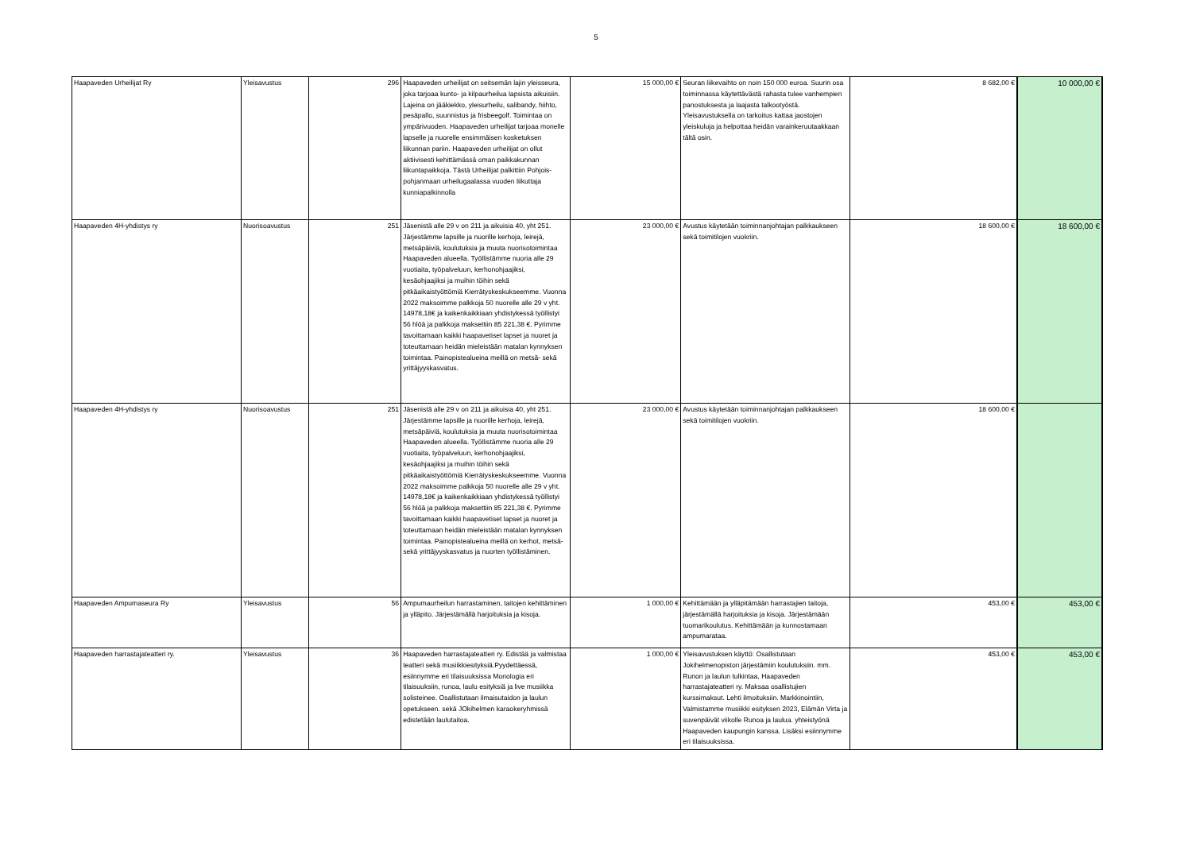5
| Haapaveden Urheilijat Ry | Yleisavustus | 296 | Haapaveden urheilijat on seitsemän lajin yleisseura, joka tarjoaa kunto- ja kilpaurheilua lapsista aikuisiin. Lajeina on jääkiekko, yleisurheilu, salibandy, hiihto, pesäpallo, suunnistus ja frisbeegolf. Toimintaa on ympärivuoden. Haapaveden urheilijat tarjoaa monelle lapselle ja nuorelle ensimmäisen kosketuksen liikunnan pariin. Haapaveden urheilijat on ollut aktiivisesti kehittämässä oman paikkakunnan liikuntapaikkoja. Tästä Urheilijat palkittiin Pohjois-pohjanmaan urheilugaalassa vuoden liikuttaja kunniapalkinnolla | 15 000,00 € | Seuran liikevaihto on noin 150 000 euroa. Suurin osa toiminnassa käytettävästä rahasta tulee vanhempien panostuksesta ja laajasta talkootyöstä. Yleisavustuksella on tarkoitus kattaa jaostojen yleiskuluja ja helpottaa heidän varainkeruutaakkaan tältä osin. | 8 682,00 € | 10 000,00 € |
| Haapaveden 4H-yhdistys ry | Nuorisoavustus | 251 | Jäsenistä alle 29 v on 211 ja aikuisia 40, yht 251. Järjestämme lapsille ja nuorille kerhoja, leirejä, metsäpäiviä, koulutuksia ja muuta nuorisotoimintaa Haapaveden alueella. Työllistämme nuoria alle 29 vuotiaita, työpalveluun, kerhonohjaajiksi, kesäohjaajiksi ja muihin töihin sekä pitkäaikaistyöttömiä Kierrätyskeskukseemme. Vuonna 2022 maksoimme palkkoja 50 nuorelle alle 29 v yht. 14978,18€ ja kaikenkaikkiaan yhdistykessä työllistyi 56 hlöä ja palkkoja maksettiin 85 221,38 €. Pyrimme tavoittamaan kaikki haapavetiset lapset ja nuoret ja toteuttamaan heidän mieleistään matalan kynnyksen toimintaa. Painopistealueina meillä on metsä- sekä yrittäjyyskasvatus. | 23 000,00 € | Avustus käytetään toiminnanjohtajan palkkaukseen sekä toimitilojen vuokriin. | 18 600,00 € | 18 600,00 € |
| Haapaveden 4H-yhdistys ry | Nuorisoavustus | 251 | Jäsenistä alle 29 v on 211 ja aikuisia 40, yht 251. Järjestämme lapsille ja nuorille kerhoja, leirejä, metsäpäiviä, koulutuksia ja muuta nuorisotoimintaa Haapaveden alueella. Työllistämme nuoria alle 29 vuotiaita, työpalveluun, kerhonohjaajiksi, kesäohjaajiksi ja muihin töihin sekä pitkäaikaistyöttömiä Kierrätyskeskukseemme. Vuonna 2022 maksoimme palkkoja 50 nuorelle alle 29 v yht. 14978,18€ ja kaikenkaikkiaan yhdistykessä työllistyi 56 hlöä ja palkkoja maksettiin 85 221,38 €. Pyrimme tavoittamaan kaikki haapavetiset lapset ja nuoret ja toteuttamaan heidän mieleistään matalan kynnyksen toimintaa. Painopistealueina meillä on kerhot, metsä- sekä yrittäjyyskasvatus ja nuorten työllistäminen. | 23 000,00 € | Avustus käytetään toiminnanjohtajan palkkaukseen sekä toimitilojen vuokriin. | 18 600,00 € | |
| Haapaveden Ampumaseura Ry | Yleisavustus | 56 | Ampumaurheilun harrastaminen, taitojen kehittäminen ja ylläpito. Järjestämällä harjoituksia ja kisoja. | 1 000,00 € | Kehittämään ja ylläpitämään harrastajien taitoja, järjestämällä harjoituksia ja kisoja. Järjestämään tuomarikoulutus. Kehittämään ja kunnostamaan ampumarataa. | 453,00 € | 453,00 € |
| Haapaveden harrastajateatteri ry. | Yleisavustus | 36 | Haapaveden harrastajateatteri ry. Edistää ja valmistaa teatteri sekä musiikkiesityksiä.Pyydettäessä, esiinnymme eri tilaisuuksissa Monologia eri tilaisuuksiin, runoa, laulu esityksiä ja live musiikka solisteinee. Osallistutaan ilmaisutaidon ja laulun opetukseen. sekä JOkihelmen karaokeryhmissä edistetään laulutaitoa. | 1 000,00 € | Yleisavustuksen käyttö: Osallistutaan Jokihelmenopiston järjestämiin koulutuksiin. mm. Runon ja laulun tulkintaa, Haapaveden harrastajateatteri ry. Maksaa osallistujien kurssimaksut. Lehti ilmoituksiin. Markkinointiin, Valmistamme musiikki esityksen 2023, Elämän Virta ja suvenpäivät viikolle Runoa ja laulua. yhteistyönä Haapaveden kaupungin kanssa. Lisäksi esiinnymme eri tilaisuuksissa. | 453,00 € | 453,00 € |